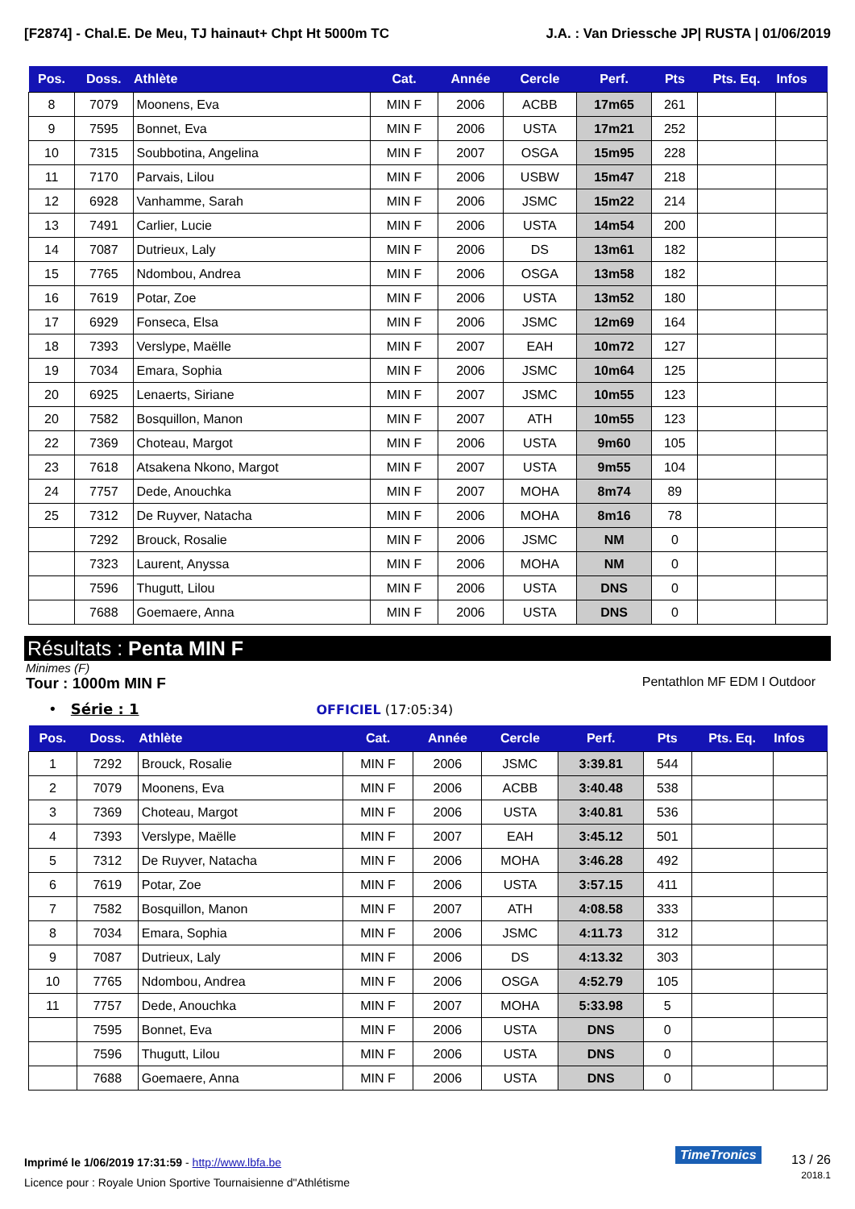[F2874] - Chal.E. De Meu, TJ hainaut+ Chpt Ht 5000m TC J.A. : Van Driessche JP| RUSTA | 01/06/2019
| Pos. | Doss. | Athlète | Cat. | Année | Cercle | Perf. | Pts | Pts. Eq. | Infos |
| --- | --- | --- | --- | --- | --- | --- | --- | --- | --- |
| 8 | 7079 | Moonens, Eva | MIN F | 2006 | ACBB | 17m65 | 261 | | |
| 9 | 7595 | Bonnet, Eva | MIN F | 2006 | USTA | 17m21 | 252 | | |
| 10 | 7315 | Soubbotina, Angelina | MIN F | 2007 | OSGA | 15m95 | 228 | | |
| 11 | 7170 | Parvais, Lilou | MIN F | 2006 | USBW | 15m47 | 218 | | |
| 12 | 6928 | Vanhamme, Sarah | MIN F | 2006 | JSMC | 15m22 | 214 | | |
| 13 | 7491 | Carlier, Lucie | MIN F | 2006 | USTA | 14m54 | 200 | | |
| 14 | 7087 | Dutrieux, Laly | MIN F | 2006 | DS | 13m61 | 182 | | |
| 15 | 7765 | Ndombou, Andrea | MIN F | 2006 | OSGA | 13m58 | 182 | | |
| 16 | 7619 | Potar, Zoe | MIN F | 2006 | USTA | 13m52 | 180 | | |
| 17 | 6929 | Fonseca, Elsa | MIN F | 2006 | JSMC | 12m69 | 164 | | |
| 18 | 7393 | Verslype, Maëlle | MIN F | 2007 | EAH | 10m72 | 127 | | |
| 19 | 7034 | Emara, Sophia | MIN F | 2006 | JSMC | 10m64 | 125 | | |
| 20 | 6925 | Lenaerts, Siriane | MIN F | 2007 | JSMC | 10m55 | 123 | | |
| 20 | 7582 | Bosquillon, Manon | MIN F | 2007 | ATH | 10m55 | 123 | | |
| 22 | 7369 | Choteau, Margot | MIN F | 2006 | USTA | 9m60 | 105 | | |
| 23 | 7618 | Atsakena Nkono, Margot | MIN F | 2007 | USTA | 9m55 | 104 | | |
| 24 | 7757 | Dede, Anouchka | MIN F | 2007 | MOHA | 8m74 | 89 | | |
| 25 | 7312 | De Ruyver, Natacha | MIN F | 2006 | MOHA | 8m16 | 78 | | |
| | 7292 | Brouck, Rosalie | MIN F | 2006 | JSMC | NM | 0 | | |
| | 7323 | Laurent, Anyssa | MIN F | 2006 | MOHA | NM | 0 | | |
| | 7596 | Thugutt, Lilou | MIN F | 2006 | USTA | DNS | 0 | | |
| | 7688 | Goemaere, Anna | MIN F | 2006 | USTA | DNS | 0 | | |
Résultats : Penta MIN F
Minimes (F)
Tour : 1000m MIN F Pentathlon MF EDM I Outdoor
• Série : 1 OFFICIEL (17:05:34)
| Pos. | Doss. | Athlète | Cat. | Année | Cercle | Perf. | Pts | Pts. Eq. | Infos |
| --- | --- | --- | --- | --- | --- | --- | --- | --- | --- |
| 1 | 7292 | Brouck, Rosalie | MIN F | 2006 | JSMC | 3:39.81 | 544 | | |
| 2 | 7079 | Moonens, Eva | MIN F | 2006 | ACBB | 3:40.48 | 538 | | |
| 3 | 7369 | Choteau, Margot | MIN F | 2006 | USTA | 3:40.81 | 536 | | |
| 4 | 7393 | Verslype, Maëlle | MIN F | 2007 | EAH | 3:45.12 | 501 | | |
| 5 | 7312 | De Ruyver, Natacha | MIN F | 2006 | MOHA | 3:46.28 | 492 | | |
| 6 | 7619 | Potar, Zoe | MIN F | 2006 | USTA | 3:57.15 | 411 | | |
| 7 | 7582 | Bosquillon, Manon | MIN F | 2007 | ATH | 4:08.58 | 333 | | |
| 8 | 7034 | Emara, Sophia | MIN F | 2006 | JSMC | 4:11.73 | 312 | | |
| 9 | 7087 | Dutrieux, Laly | MIN F | 2006 | DS | 4:13.32 | 303 | | |
| 10 | 7765 | Ndombou, Andrea | MIN F | 2006 | OSGA | 4:52.79 | 105 | | |
| 11 | 7757 | Dede, Anouchka | MIN F | 2007 | MOHA | 5:33.98 | 5 | | |
| | 7595 | Bonnet, Eva | MIN F | 2006 | USTA | DNS | 0 | | |
| | 7596 | Thugutt, Lilou | MIN F | 2006 | USTA | DNS | 0 | | |
| | 7688 | Goemaere, Anna | MIN F | 2006 | USTA | DNS | 0 | | |
Imprimé le 1/06/2019 17:31:59 - http://www.lbfa.be
Licence pour : Royale Union Sportive Tournaisienne d"Athlétisme
TimeTronics
13 / 26
2018.1